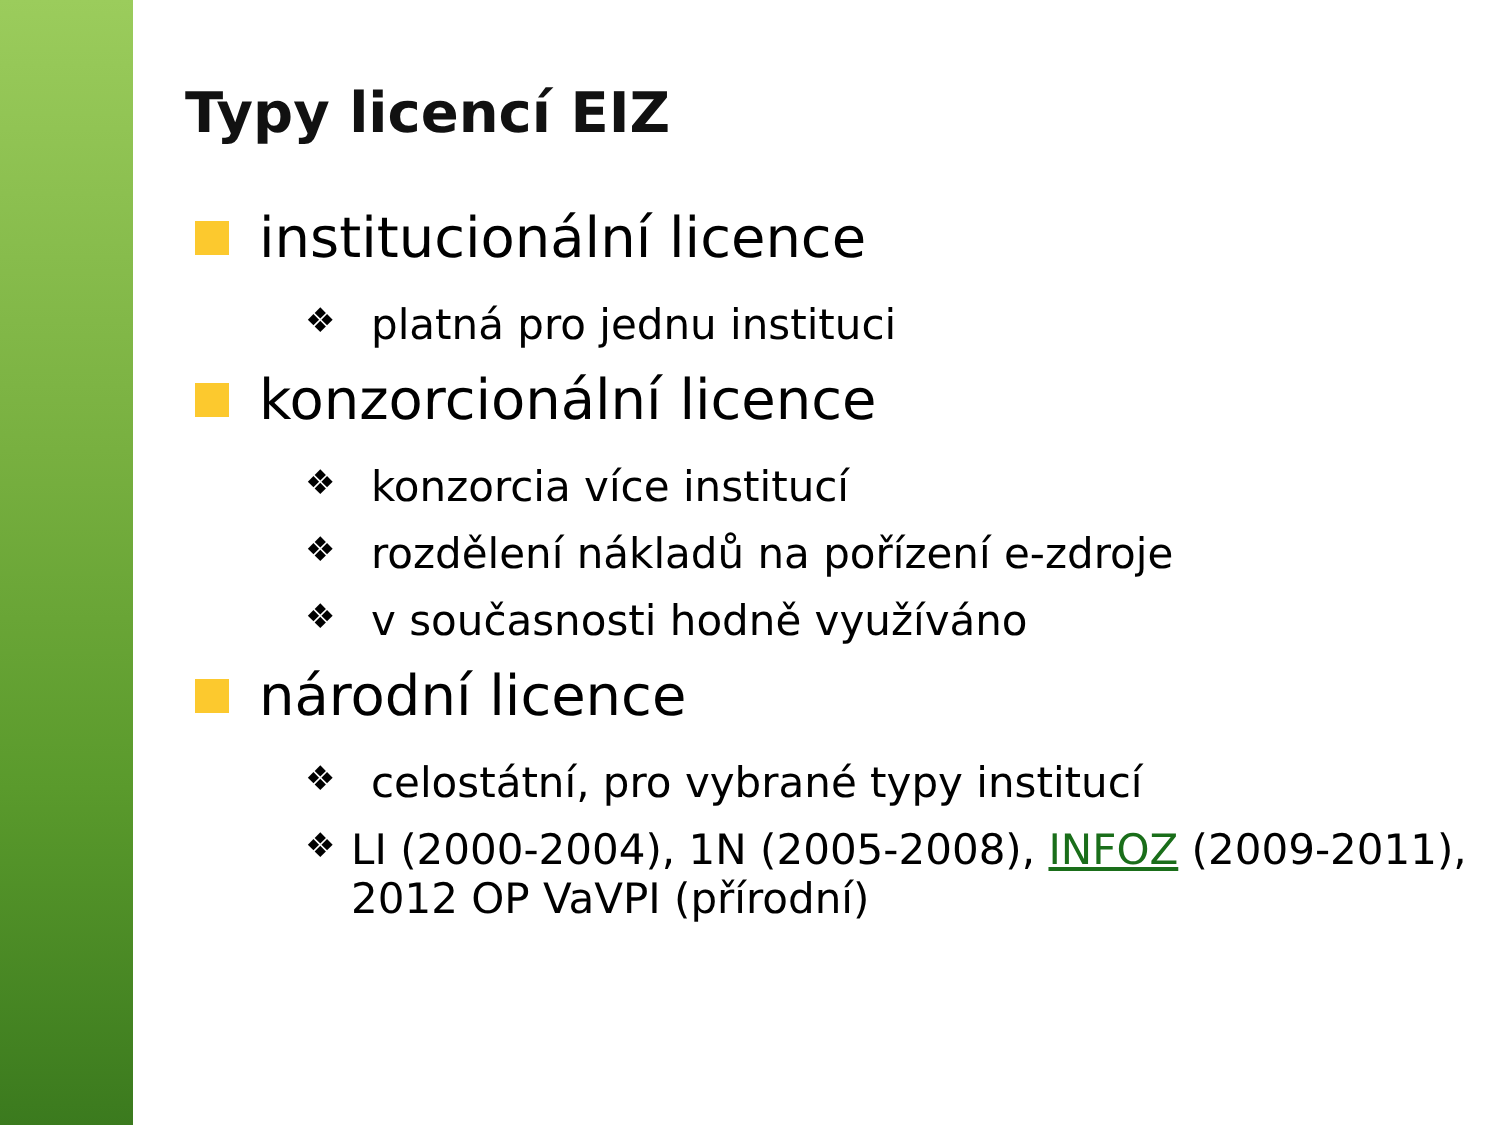Typy licencí EIZ
institucionální licence
❖ platná pro jednu instituci
konzorcionální licence
❖ konzorcia více institucí
❖ rozdělení nákladů na pořízení e-zdroje
❖ v současnosti hodně využíváno
národní licence
❖ celostátní, pro vybrané typy institucí
❖ LI (2000-2004), 1N (2005-2008), INFOZ (2009-2011), 2012 OP VaVPI (přírodní)